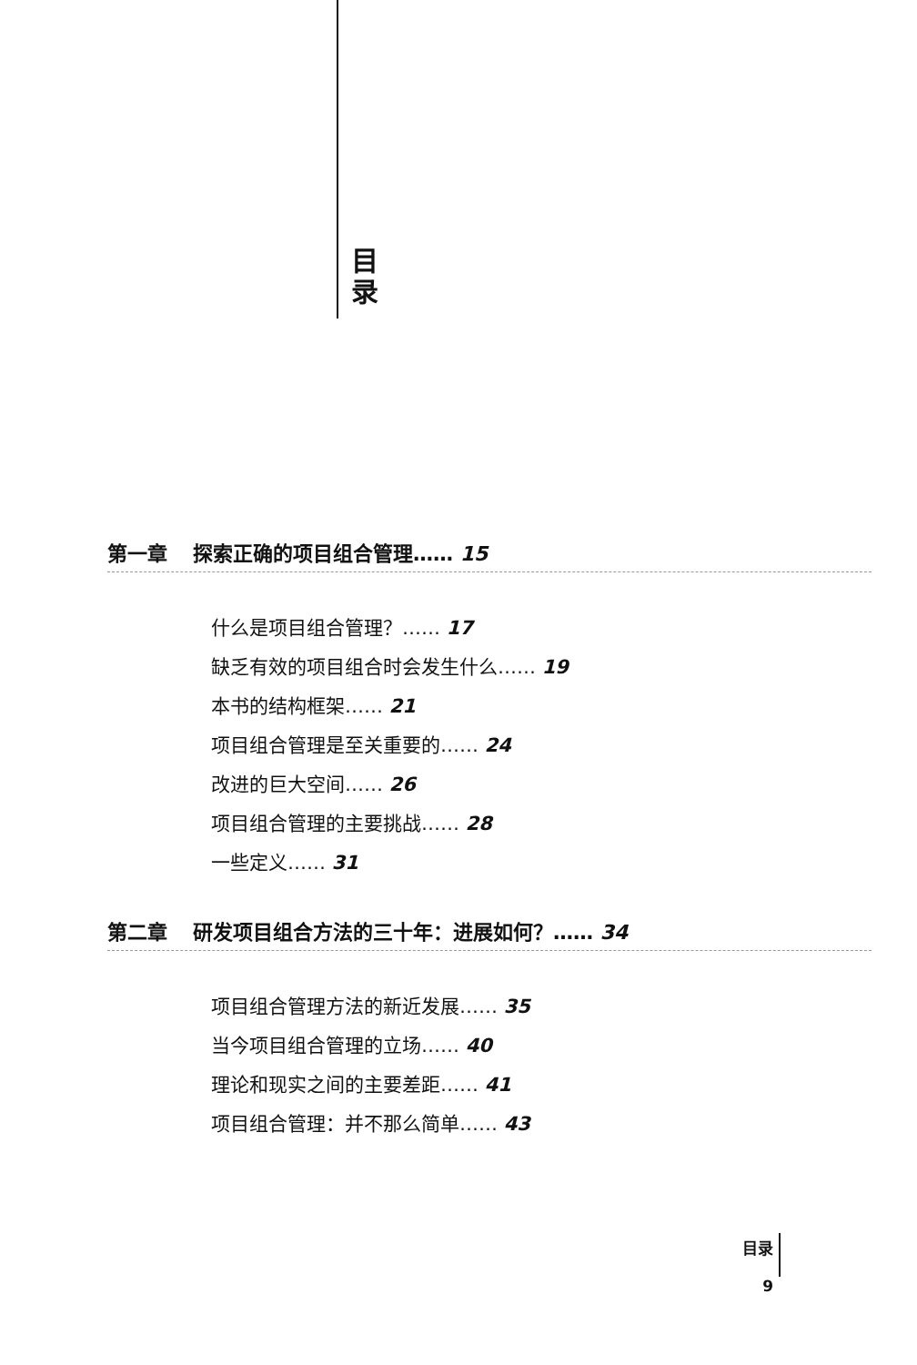目 录
第一章 探索正确的项目组合管理…… 15
什么是项目组合管理？…… 17
缺乏有效的项目组合时会发生什么…… 19
本书的结构框架…… 21
项目组合管理是至关重要的…… 24
改进的巨大空间…… 26
项目组合管理的主要挑战…… 28
一些定义…… 31
第二章 研发项目组合方法的三十年：进展如何？…… 34
项目组合管理方法的新近发展…… 35
当今项目组合管理的立场…… 40
理论和现实之间的主要差距…… 41
项目组合管理：并不那么简单…… 43
目录
9